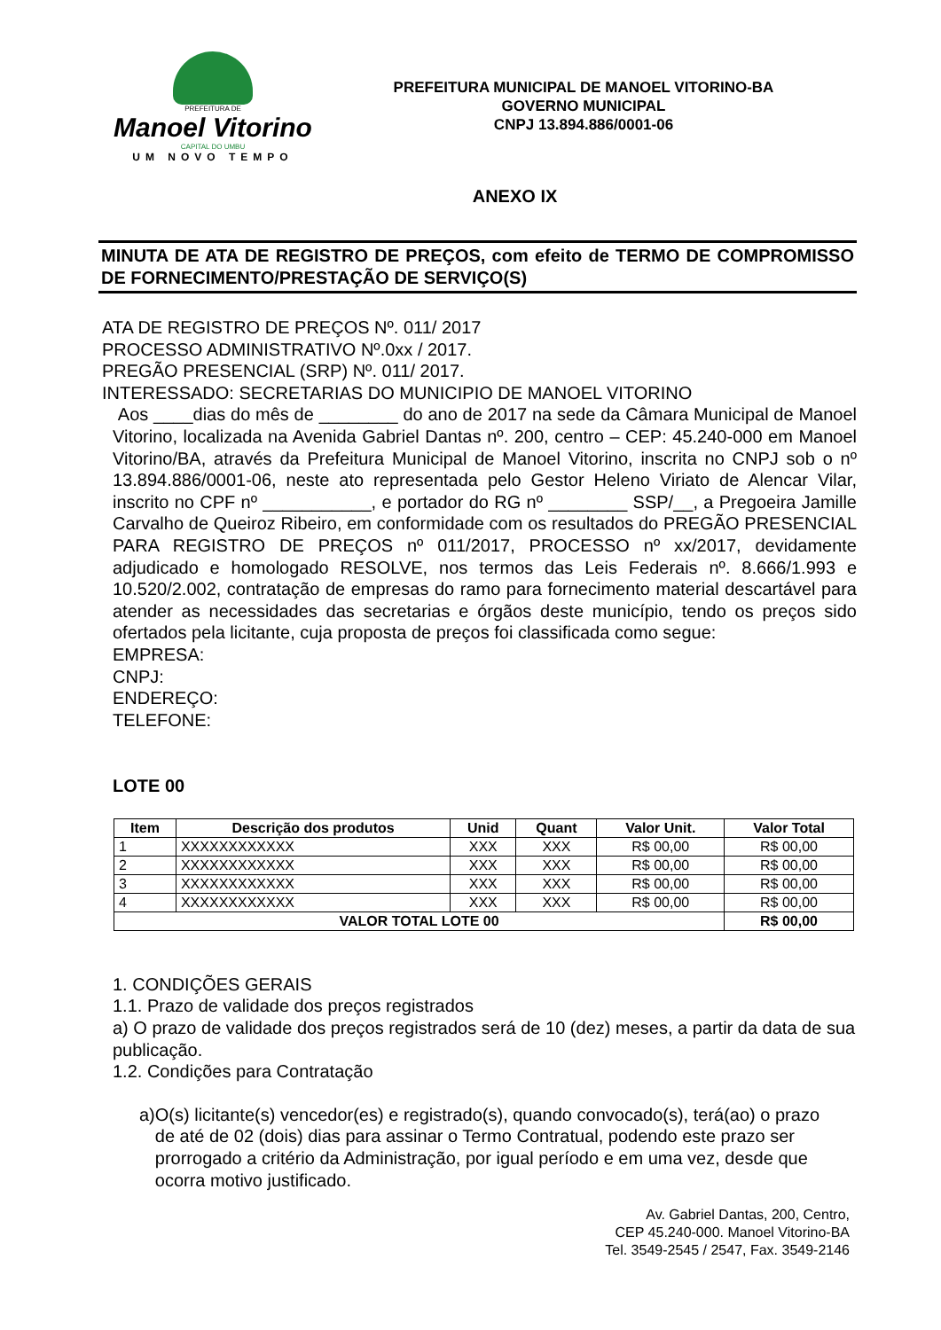PREFEITURA DE
Manoel Vitorino
CAPITAL DO UMBU
UM NOVO TEMPO
PREFEITURA MUNICIPAL DE MANOEL VITORINO-BA
GOVERNO MUNICIPAL
CNPJ 13.894.886/0001-06
ANEXO IX
MINUTA DE ATA DE REGISTRO DE PREÇOS, com efeito de TERMO DE COMPROMISSO DE FORNECIMENTO/PRESTAÇÃO DE SERVIÇO(S)
ATA DE REGISTRO DE PREÇOS Nº. 011/ 2017
PROCESSO ADMINISTRATIVO Nº.0xx / 2017.
PREGÃO PRESENCIAL (SRP) Nº. 011/ 2017.
INTERESSADO: SECRETARIAS DO MUNICIPIO DE MANOEL VITORINO
Aos ____dias do mês de ________ do ano de 2017 na sede da Câmara Municipal de Manoel Vitorino, localizada na Avenida Gabriel Dantas nº. 200, centro – CEP: 45.240-000 em Manoel Vitorino/BA, através da Prefeitura Municipal de Manoel Vitorino, inscrita no CNPJ sob o nº 13.894.886/0001-06, neste ato representada pelo Gestor Heleno Viriato de Alencar Vilar, inscrito no CPF nº ___________, e portador do RG nº ________ SSP/__, a Pregoeira Jamille Carvalho de Queiroz Ribeiro, em conformidade com os resultados do PREGÃO PRESENCIAL PARA REGISTRO DE PREÇOS nº 011/2017, PROCESSO nº xx/2017, devidamente adjudicado e homologado RESOLVE, nos termos das Leis Federais nº. 8.666/1.993 e 10.520/2.002, contratação de empresas do ramo para fornecimento material descartável para atender as necessidades das secretarias e órgãos deste município, tendo os preços sido ofertados pela licitante, cuja proposta de preços foi classificada como segue:
EMPRESA:
CNPJ:
ENDEREÇO:
TELEFONE:
LOTE 00
| Item | Descrição dos produtos | Unid | Quant | Valor Unit. | Valor Total |
| --- | --- | --- | --- | --- | --- |
| 1 | XXXXXXXXXXXX | XXX | XXX | R$ 00,00 | R$ 00,00 |
| 2 | XXXXXXXXXXXX | XXX | XXX | R$ 00,00 | R$ 00,00 |
| 3 | XXXXXXXXXXXX | XXX | XXX | R$ 00,00 | R$ 00,00 |
| 4 | XXXXXXXXXXXX | XXX | XXX | R$ 00,00 | R$ 00,00 |
| VALOR TOTAL LOTE 00 | | | | | R$ 00,00 |
1. CONDIÇÕES GERAIS
1.1. Prazo de validade dos preços registrados
a) O prazo de validade dos preços registrados será de 10 (dez) meses, a partir da data de sua publicação.
1.2. Condições para Contratação
a) O(s) licitante(s) vencedor(es) e registrado(s), quando convocado(s), terá(ao) o prazo de até de 02 (dois) dias para assinar o Termo Contratual, podendo este prazo ser prorrogado a critério da Administração, por igual período e em uma vez, desde que ocorra motivo justificado.
Av. Gabriel Dantas, 200, Centro,
CEP 45.240-000. Manoel Vitorino-BA
Tel. 3549-2545 / 2547, Fax. 3549-2146